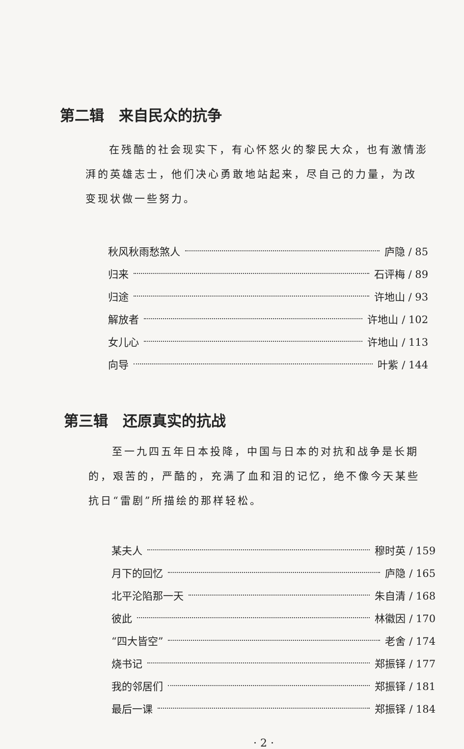第二辑　来自民众的抗争
在残酷的社会现实下，有心怀怒火的黎民大众，也有激情澎湃的英雄志士，他们决心勇敢地站起来，尽自己的力量，为改变现状做一些努力。
秋风秋雨愁煞人 庐隐 / 85
归来 石评梅 / 89
归途 许地山 / 93
解放者 许地山 / 102
女儿心 许地山 / 113
向导 叶紫 / 144
第三辑　还原真实的抗战
至一九四五年日本投降，中国与日本的对抗和战争是长期的，艰苦的，严酷的，充满了血和泪的记忆，绝不像今天某些抗日“雷剧”所描绘的那样轻松。
某夫人 穆时英 / 159
月下的回忆 庐隐 / 165
北平沦陷那一天 朱自清 / 168
彼此 林徽因 / 170
“四大皆空” 老舍 / 174
烧书记 郑振铎 / 177
我的邻居们 郑振铎 / 181
最后一课 郑振铎 / 184
· 2 ·